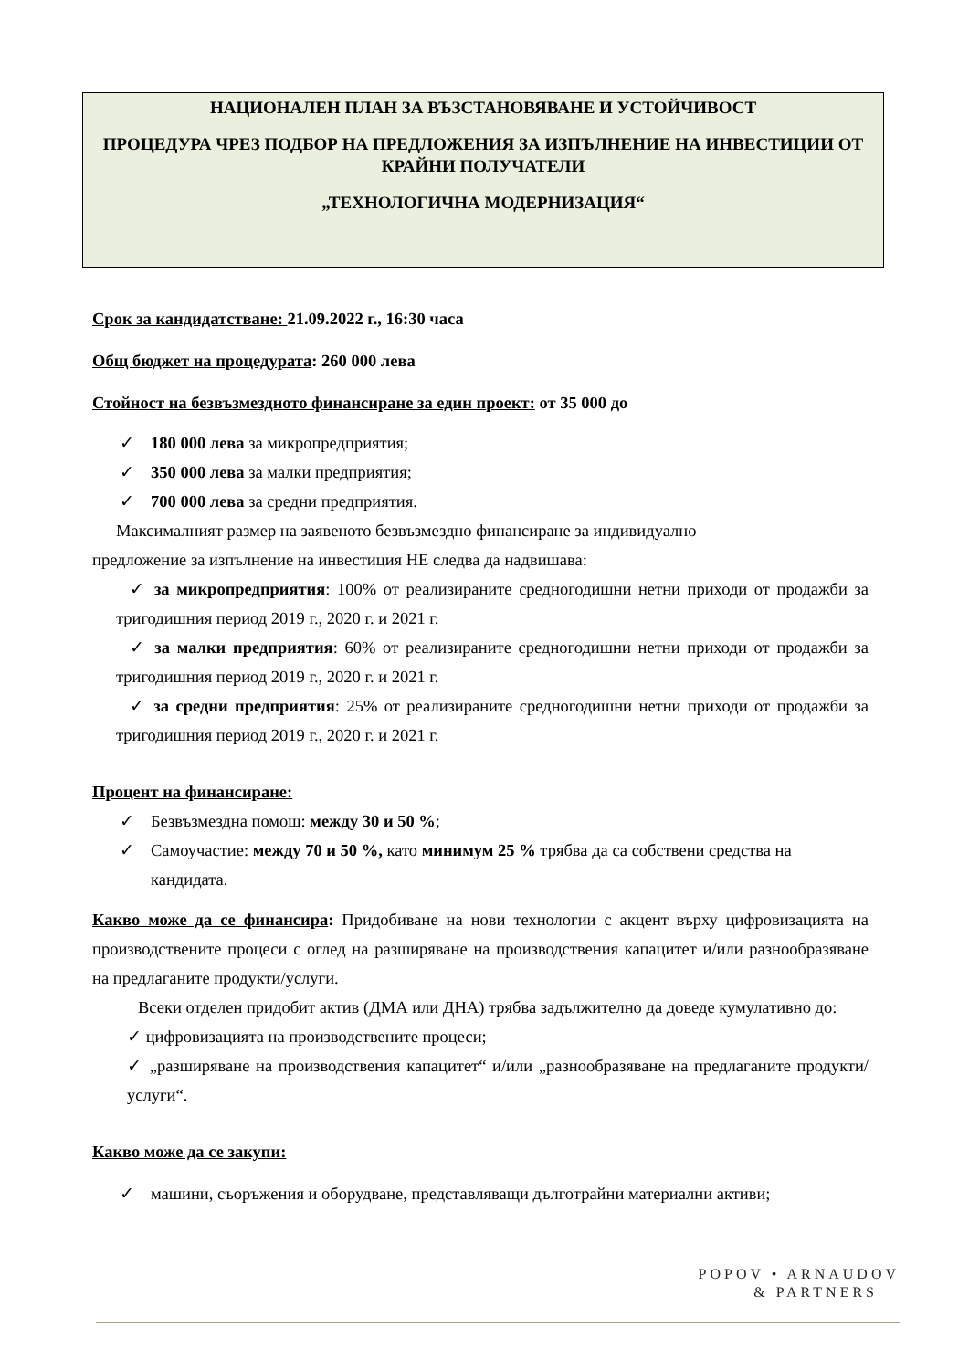НАЦИОНАЛЕН ПЛАН ЗА ВЪЗСТАНОВЯВАНЕ И УСТОЙЧИВОСТ
ПРОЦЕДУРА ЧРЕЗ ПОДБОР НА ПРЕДЛОЖЕНИЯ ЗА ИЗПЪЛНЕНИЕ НА ИНВЕСТИЦИИ ОТ КРАЙНИ ПОЛУЧАТЕЛИ
„ТЕХНОЛОГИЧНА МОДЕРНИЗАЦИЯ“
Срок за кандидатстване: 21.09.2022 г., 16:30 часа
Общ бюджет на процедурата: 260 000 лева
Стойност на безвъзмездното финансиране за един проект: от 35 000 до
✓ 180 000 лева за микропредприятия;
✓ 350 000 лева за малки предприятия;
✓ 700 000 лева за средни предприятия.
Максималният размер на заявеното безвъзмездно финансиране за индивидуално
предложение за изпълнение на инвестиция НЕ следва да надвишава:
✓ за микропредприятия: 100% от реализираните средногодишни нетни приходи от продажби за тригодишния период 2019 г., 2020 г. и 2021 г.
✓ за малки предприятия: 60% от реализираните средногодишни нетни приходи от продажби за тригодишния период 2019 г., 2020 г. и 2021 г.
✓ за средни предприятия: 25% от реализираните средногодишни нетни приходи от продажби за тригодишния период 2019 г., 2020 г. и 2021 г.
Процент на финансиране:
✓ Безвъзмездна помощ: между 30 и 50 %;
✓ Самоучастие: между 70 и 50 %, като минимум 25 % трябва да са собствени средства на кандидата.
Какво може да се финансира: Придобиване на нови технологии с акцент върху цифровизацията на производствените процеси с оглед на разширяване на производствения капацитет и/или разнообразяване на предлаганите продукти/услуги.
Всеки отделен придобит актив (ДМА или ДНА) трябва задължително да доведе кумулативно до:
✓ цифровизацията на производствените процеси;
✓ „разширяване на производствения капацитет“ и/или „разнообразяване на предлаганите продукти/услуги“.
Какво може да се закупи:
✓ машини, съоръжения и оборудване, представляващи дълготрайни материални активи;
POPOV • ARNAUDOV
& PARTNERS